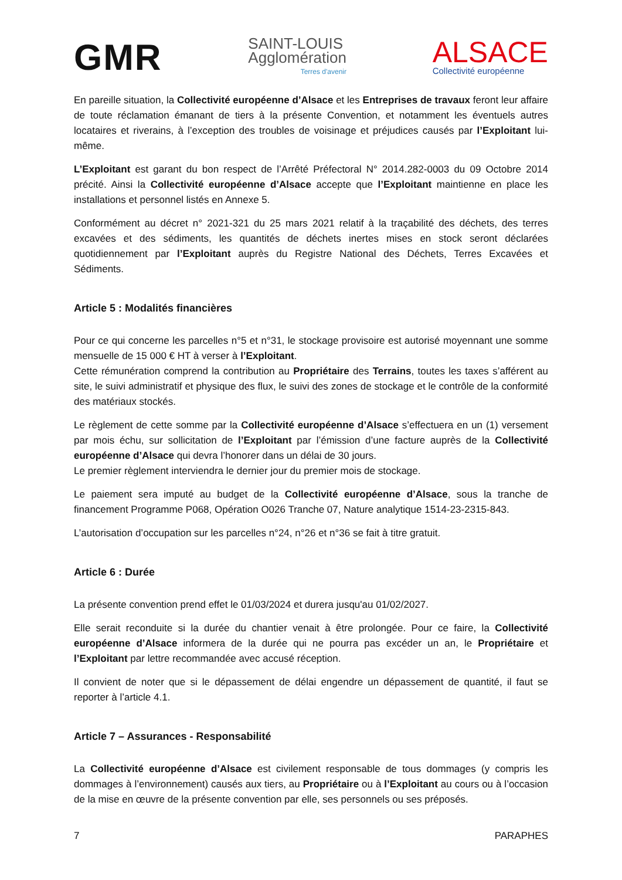GMR
SAINT-LOUIS
Agglomération
Terres d'avenir
ALSACE
Collectivité européenne
En pareille situation, la Collectivité européenne d’Alsace et les Entreprises de travaux feront leur affaire de toute réclamation émanant de tiers à la présente Convention, et notamment les éventuels autres locataires et riverains, à l’exception des troubles de voisinage et préjudices causés par l’Exploitant lui-même.
L’Exploitant est garant du bon respect de l’Arrêté Préfectoral N° 2014.282-0003 du 09 Octobre 2014 précité. Ainsi la Collectivité européenne d’Alsace accepte que l’Exploitant maintienne en place les installations et personnel listés en Annexe 5.
Conformément au décret n° 2021-321 du 25 mars 2021 relatif à la traçabilité des déchets, des terres excavées et des sédiments, les quantités de déchets inertes mises en stock seront déclarées quotidiennement par l’Exploitant auprès du Registre National des Déchets, Terres Excavées et Sédiments.
Article 5 : Modalités financières
Pour ce qui concerne les parcelles n°5 et n°31, le stockage provisoire est autorisé moyennant une somme mensuelle de 15 000 € HT à verser à l’Exploitant.
Cette rémunération comprend la contribution au Propriétaire des Terrains, toutes les taxes s’afférent au site, le suivi administratif et physique des flux, le suivi des zones de stockage et le contrôle de la conformité des matériaux stockés.
Le règlement de cette somme par la Collectivité européenne d’Alsace s’effectuera en un (1) versement par mois échu, sur sollicitation de l’Exploitant par l’émission d’une facture auprès de la Collectivité européenne d’Alsace qui devra l’honorer dans un délai de 30 jours.
Le premier règlement interviendra le dernier jour du premier mois de stockage.
Le paiement sera imputé au budget de la Collectivité européenne d’Alsace, sous la tranche de financement Programme P068, Opération O026 Tranche 07, Nature analytique 1514-23-2315-843.
L’autorisation d’occupation sur les parcelles n°24, n°26 et n°36 se fait à titre gratuit.
Article 6 : Durée
La présente convention prend effet le 01/03/2024 et durera jusqu'au 01/02/2027.
Elle serait reconduite si la durée du chantier venait à être prolongée. Pour ce faire, la Collectivité européenne d’Alsace informera de la durée qui ne pourra pas excéder un an, le Propriétaire et l’Exploitant par lettre recommandée avec accusé réception.
Il convient de noter que si le dépassement de délai engendre un dépassement de quantité, il faut se reporter à l’article 4.1.
Article 7 – Assurances - Responsabilité
La Collectivité européenne d’Alsace est civilement responsable de tous dommages (y compris les dommages à l’environnement) causés aux tiers, au Propriétaire ou à l’Exploitant au cours ou à l’occasion de la mise en œuvre de la présente convention par elle, ses personnels ou ses préposés.
7 PARAPHES